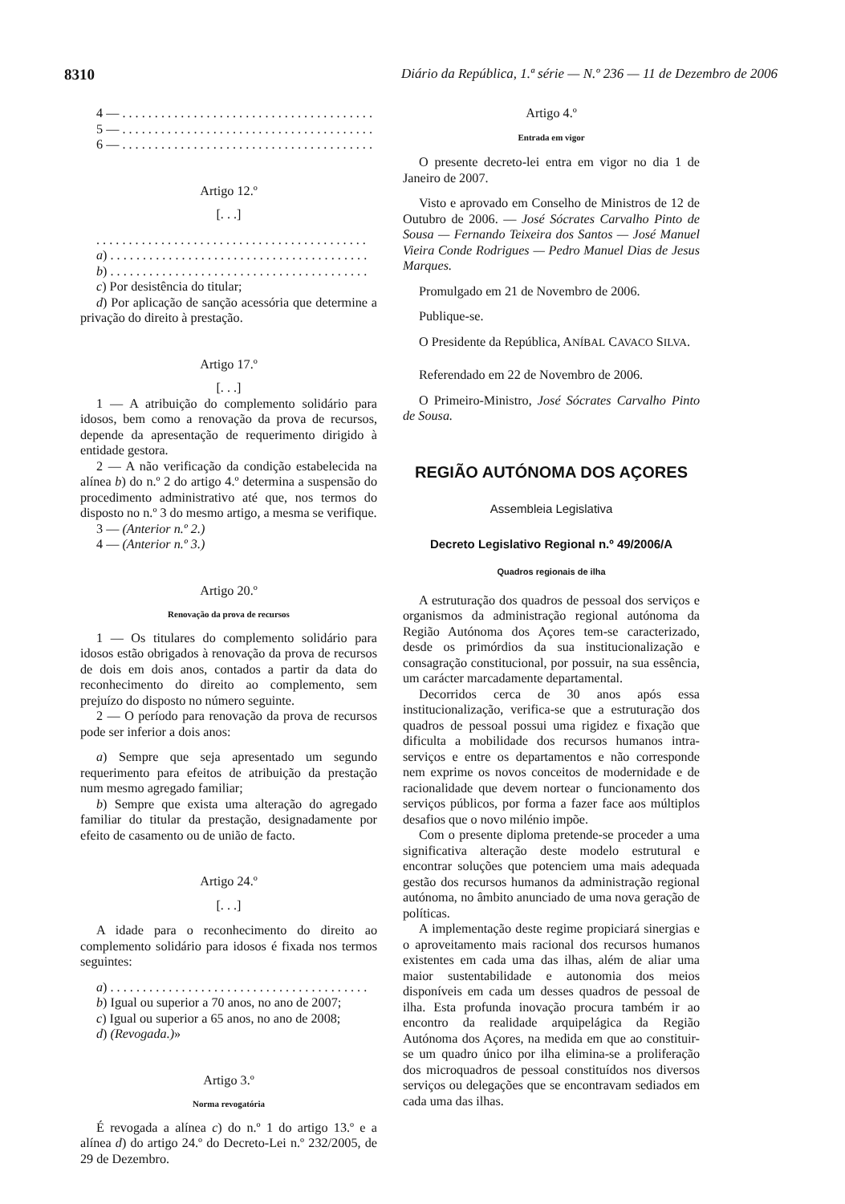8310 Diário da República, 1.ª série — N.º 236 — 11 de Dezembro de 2006
4 — . . . . . . . . . . . . . . . . . . . . . . . . . . . . . . . . . . . . . . .
5 — . . . . . . . . . . . . . . . . . . . . . . . . . . . . . . . . . . . . . . .
6 — . . . . . . . . . . . . . . . . . . . . . . . . . . . . . . . . . . . . . . .
Artigo 12.º
[. . .]
. . . . . . . . . . . . . . . . . . . . . . . . . . . . . . . . . . . . . . . . . .
a) . . . . . . . . . . . . . . . . . . . . . . . . . . . . . . . . . . . . . . . .
b) . . . . . . . . . . . . . . . . . . . . . . . . . . . . . . . . . . . . . . . .
c) Por desistência do titular;
d) Por aplicação de sanção acessória que determine a privação do direito à prestação.
Artigo 17.º
[. . .]
1 — A atribuição do complemento solidário para idosos, bem como a renovação da prova de recursos, depende da apresentação de requerimento dirigido à entidade gestora.
2 — A não verificação da condição estabelecida na alínea b) do n.º 2 do artigo 4.º determina a suspensão do procedimento administrativo até que, nos termos do disposto no n.º 3 do mesmo artigo, a mesma se verifique.
3 — (Anterior n.º 2.)
4 — (Anterior n.º 3.)
Artigo 20.º
Renovação da prova de recursos
1 — Os titulares do complemento solidário para idosos estão obrigados à renovação da prova de recursos de dois em dois anos, contados a partir da data do reconhecimento do direito ao complemento, sem prejuízo do disposto no número seguinte.
2 — O período para renovação da prova de recursos pode ser inferior a dois anos:
a) Sempre que seja apresentado um segundo requerimento para efeitos de atribuição da prestação num mesmo agregado familiar;
b) Sempre que exista uma alteração do agregado familiar do titular da prestação, designadamente por efeito de casamento ou de união de facto.
Artigo 24.º
[. . .]
A idade para o reconhecimento do direito ao complemento solidário para idosos é fixada nos termos seguintes:
a) . . . . . . . . . . . . . . . . . . . . . . . . . . . . . . . . . . . . . . . .
b) Igual ou superior a 70 anos, no ano de 2007;
c) Igual ou superior a 65 anos, no ano de 2008;
d) (Revogada.)»
Artigo 3.º
Norma revogatória
É revogada a alínea c) do n.º 1 do artigo 13.º e a alínea d) do artigo 24.º do Decreto-Lei n.º 232/2005, de 29 de Dezembro.
Artigo 4.º
Entrada em vigor
O presente decreto-lei entra em vigor no dia 1 de Janeiro de 2007.
Visto e aprovado em Conselho de Ministros de 12 de Outubro de 2006. — José Sócrates Carvalho Pinto de Sousa — Fernando Teixeira dos Santos — José Manuel Vieira Conde Rodrigues — Pedro Manuel Dias de Jesus Marques.
Promulgado em 21 de Novembro de 2006.
Publique-se.
O Presidente da República, ANÍBAL CAVACO SILVA.
Referendado em 22 de Novembro de 2006.
O Primeiro-Ministro, José Sócrates Carvalho Pinto de Sousa.
REGIÃO AUTÓNOMA DOS AÇORES
Assembleia Legislativa
Decreto Legislativo Regional n.º 49/2006/A
Quadros regionais de ilha
A estruturação dos quadros de pessoal dos serviços e organismos da administração regional autónoma da Região Autónoma dos Açores tem-se caracterizado, desde os primórdios da sua institucionalização e consagração constitucional, por possuir, na sua essência, um carácter marcadamente departamental.
Decorridos cerca de 30 anos após essa institucionalização, verifica-se que a estruturação dos quadros de pessoal possui uma rigidez e fixação que dificulta a mobilidade dos recursos humanos intra-serviços e entre os departamentos e não corresponde nem exprime os novos conceitos de modernidade e de racionalidade que devem nortear o funcionamento dos serviços públicos, por forma a fazer face aos múltiplos desafios que o novo milénio impõe.
Com o presente diploma pretende-se proceder a uma significativa alteração deste modelo estrutural e encontrar soluções que potenciem uma mais adequada gestão dos recursos humanos da administração regional autónoma, no âmbito anunciado de uma nova geração de políticas.
A implementação deste regime propiciará sinergias e o aproveitamento mais racional dos recursos humanos existentes em cada uma das ilhas, além de aliar uma maior sustentabilidade e autonomia dos meios disponíveis em cada um desses quadros de pessoal de ilha. Esta profunda inovação procura também ir ao encontro da realidade arquipelágica da Região Autónoma dos Açores, na medida em que ao constituir-se um quadro único por ilha elimina-se a proliferação dos microquadros de pessoal constituídos nos diversos serviços ou delegações que se encontravam sediados em cada uma das ilhas.